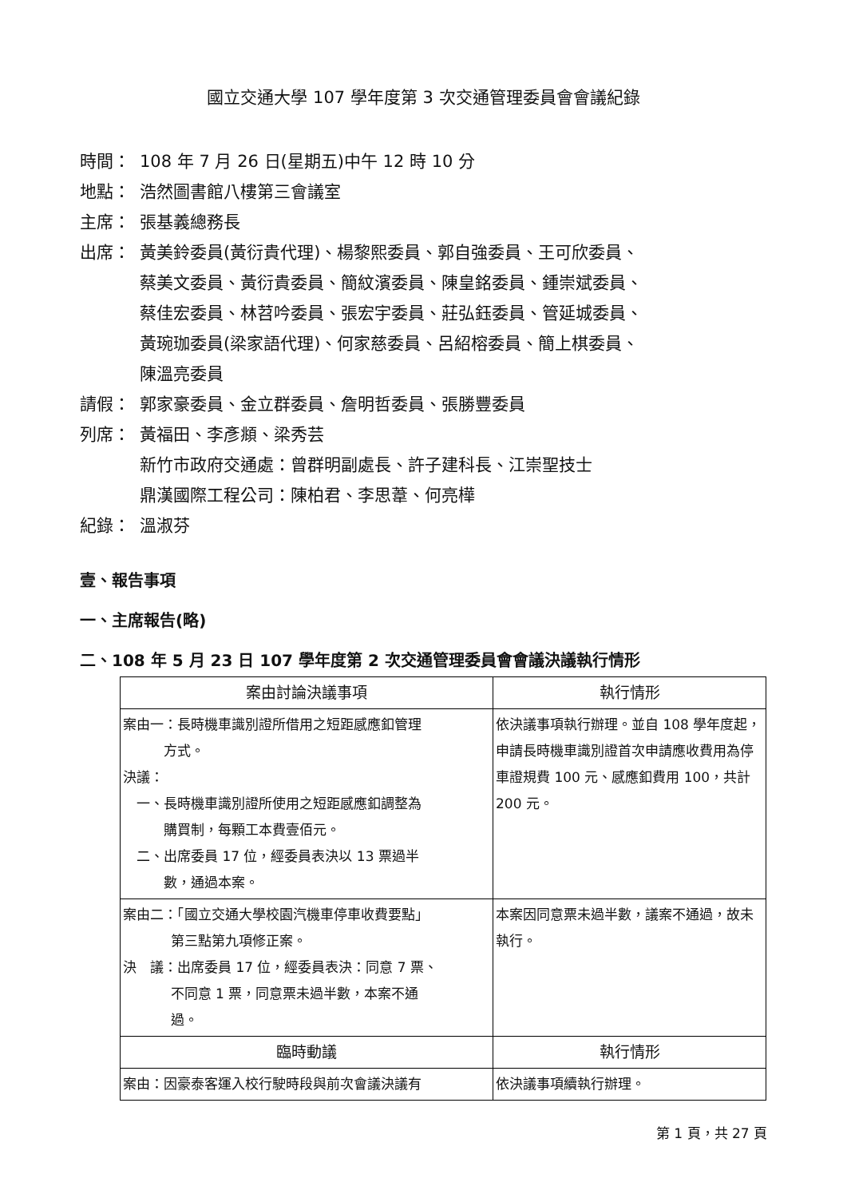國立交通大學 107 學年度第 3 次交通管理委員會會議紀錄
時間： 108 年 7 月 26 日(星期五)中午 12 時 10 分
地點： 浩然圖書館八樓第三會議室
主席： 張基義總務長
出席： 黃美鈴委員(黃衍貴代理)、楊黎熙委員、郭自強委員、王可欣委員、
蔡美文委員、黃衍貴委員、簡紋濱委員、陳皇銘委員、鍾崇斌委員、
蔡佳宏委員、林苕吟委員、張宏宇委員、莊弘鈺委員、管延城委員、
黃琬珈委員(梁家語代理)、何家慈委員、呂紹榕委員、簡上棋委員、
陳溫亮委員
請假： 郭家豪委員、金立群委員、詹明哲委員、張勝豐委員
列席： 黃福田、李彥頫、梁秀芸
新竹市政府交通處：曾群明副處長、許子建科長、江崇聖技士
鼎漢國際工程公司：陳柏君、李思葦、何亮樺
紀錄： 溫淑芬
壹、報告事項
一、主席報告(略)
二、108 年 5 月 23 日 107 學年度第 2 次交通管理委員會會議決議執行情形
| 案由討論決議事項 | 執行情形 |
| --- | --- |
| 案由一：長時機車識別證所借用之短距感應釦管理 方式。 決議： 一、長時機車識別證所使用之短距感應釦調整為 購買制，每顆工本費壹佰元。 二、出席委員 17 位，經委員表決以 13 票過半 數，通過本案。 | 依決議事項執行辦理。並自 108 學年度起，申請長時機車識別證首次申請應收費用為停車證規費 100 元、感應釦費用 100，共計 200 元。 |
| 案由二：「國立交通大學校園汽機車停車收費要點」 第三點第九項修正案。 決 議：出席委員 17 位，經委員表決：同意 7 票、 不同意 1 票，同意票未過半數，本案不通 過。 | 本案因同意票未過半數，議案不通過，故未執行。 |
| 臨時動議 | 執行情形 |
| 案由：因豪泰客運入校行駛時段與前次會議決議有 | 依決議事項續執行辦理。 |
第 1 頁，共 27 頁